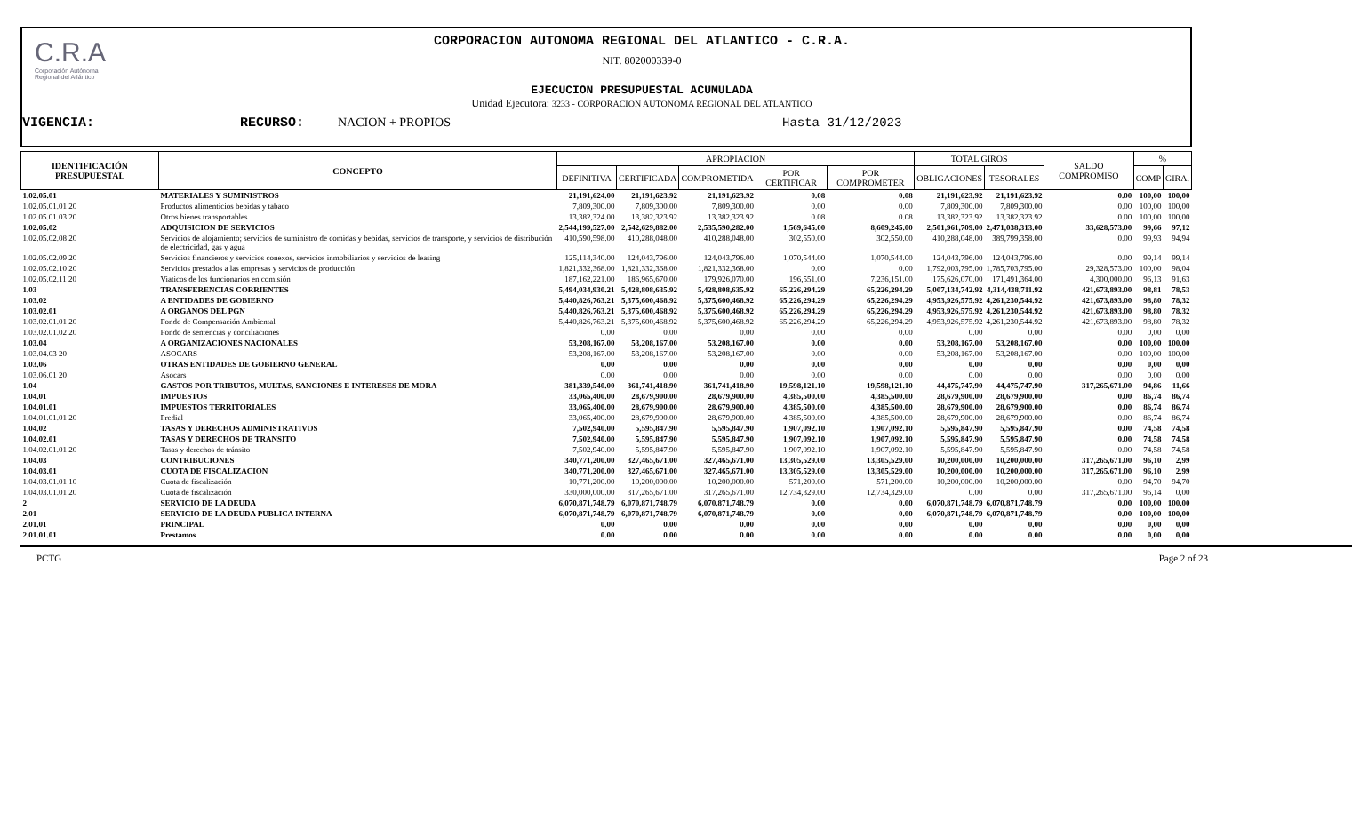C.R.A
Corporación Autónoma Regional del Atlántico
CORPORACION AUTONOMA REGIONAL DEL ATLANTICO - C.R.A.
NIT. 802000339-0
EJECUCION PRESUPUESTAL ACUMULADA
Unidad Ejecutora: 3233 - CORPORACION AUTONOMA REGIONAL DEL ATLANTICO
VIGENCIA: RECURSO: NACION + PROPIOS Hasta 31/12/2023
| IDENTIFICACIÓN PRESUPUESTAL | CONCEPTO | APROPIACION | | | | | TOTAL GIROS | | SALDO COMPROMISO | % | |
| --- | --- | --- | --- | --- | --- | --- | --- | --- | --- | --- | --- |
| | | DEFINITIVA | CERTIFICADA | COMPROMETIDA | POR CERTIFICAR | POR COMPROMETER | OBLIGACIONES | TESORALES | | COMP | GIRA. |
| 1.02.05.01 | MATERIALES Y SUMINISTROS | 21,191,624.00 | 21,191,623.92 | 21,191,623.92 | 0.08 | 0.08 | 21,191,623.92 | 21,191,623.92 | 0.00 | 100,00 | 100,00 |
| 1.02.05.01.01 20 | Productos alimenticios bebidas y tabaco | 7,809,300.00 | 7,809,300.00 | 7,809,300.00 | 0.00 | 0.00 | 7,809,300.00 | 7,809,300.00 | 0.00 | 100,00 | 100,00 |
| 1.02.05.01.03 20 | Otros bienes transportables | 13,382,324.00 | 13,382,323.92 | 13,382,323.92 | 0.08 | 0.08 | 13,382,323.92 | 13,382,323.92 | 0.00 | 100,00 | 100,00 |
| 1.02.05.02 | ADQUISICION DE SERVICIOS | 2,544,199,527.00 | 2,542,629,882.00 | 2,535,590,282.00 | 1,569,645.00 | 8,609,245.00 | 2,501,961,709.00 | 2,471,038,313.00 | 33,628,573.00 | 99,66 | 97,12 |
| 1.02.05.02.08 20 | Servicios de alojamiento; servicios de suministro de comidas y bebidas, servicios de transporte, y servicios de distribución de electricidad, gas y agua | 410,590,598.00 | 410,288,048.00 | 410,288,048.00 | 302,550.00 | 302,550.00 | 410,288,048.00 | 389,799,358.00 | 0.00 | 99,93 | 94,94 |
| 1.02.05.02.09 20 | Servicios financieros y servicios conexos, servicios inmobiliarios y servicios de leasing | 125,114,340.00 | 124,043,796.00 | 124,043,796.00 | 1,070,544.00 | 1,070,544.00 | 124,043,796.00 | 124,043,796.00 | 0.00 | 99,14 | 99,14 |
| 1.02.05.02.10 20 | Servicios prestados a las empresas y servicios de producción | 1,821,332,368.00 | 1,821,332,368.00 | 1,821,332,368.00 | 0.00 | 0.00 | 1,792,003,795.00 | 1,785,703,795.00 | 29,328,573.00 | 100,00 | 98,04 |
| 1.02.05.02.11 20 | Viaticos de los funcionarios en comisión | 187,162,221.00 | 186,965,670.00 | 179,926,070.00 | 196,551.00 | 7,236,151.00 | 175,626,070.00 | 171,491,364.00 | 4,300,000.00 | 96,13 | 91,63 |
| 1.03 | TRANSFERENCIAS CORRIENTES | 5,494,034,930.21 | 5,428,808,635.92 | 5,428,808,635.92 | 65,226,294.29 | 65,226,294.29 | 5,007,134,742.92 | 4,314,438,711.92 | 421,673,893.00 | 98,81 | 78,53 |
| 1.03.02 | A ENTIDADES DE GOBIERNO | 5,440,826,763.21 | 5,375,600,468.92 | 5,375,600,468.92 | 65,226,294.29 | 65,226,294.29 | 4,953,926,575.92 | 4,261,230,544.92 | 421,673,893.00 | 98,80 | 78,32 |
| 1.03.02.01 | A ORGANOS DEL PGN | 5,440,826,763.21 | 5,375,600,468.92 | 5,375,600,468.92 | 65,226,294.29 | 65,226,294.29 | 4,953,926,575.92 | 4,261,230,544.92 | 421,673,893.00 | 98,80 | 78,32 |
| 1.03.02.01.01 20 | Fondo de Compensación Ambiental | 5,440,826,763.21 | 5,375,600,468.92 | 5,375,600,468.92 | 65,226,294.29 | 65,226,294.29 | 4,953,926,575.92 | 4,261,230,544.92 | 421,673,893.00 | 98,80 | 78,32 |
| 1.03.02.01.02 20 | Fondo de sentencias y conciliaciones | 0.00 | 0.00 | 0.00 | 0.00 | 0.00 | 0.00 | 0.00 | 0.00 | 0,00 | 0,00 |
| 1.03.04 | A ORGANIZACIONES NACIONALES | 53,208,167.00 | 53,208,167.00 | 53,208,167.00 | 0.00 | 0.00 | 53,208,167.00 | 53,208,167.00 | 0.00 | 100,00 | 100,00 |
| 1.03.04.03 20 | ASOCARS | 53,208,167.00 | 53,208,167.00 | 53,208,167.00 | 0.00 | 0.00 | 53,208,167.00 | 53,208,167.00 | 0.00 | 100,00 | 100,00 |
| 1.03.06 | OTRAS ENTIDADES DE GOBIERNO GENERAL | 0.00 | 0.00 | 0.00 | 0.00 | 0.00 | 0.00 | 0.00 | 0.00 | 0,00 | 0,00 |
| 1.03.06.01 20 | Asocars | 0.00 | 0.00 | 0.00 | 0.00 | 0.00 | 0.00 | 0.00 | 0.00 | 0,00 | 0,00 |
| 1.04 | GASTOS POR TRIBUTOS, MULTAS, SANCIONES E INTERESES DE MORA | 381,339,540.00 | 361,741,418.90 | 361,741,418.90 | 19,598,121.10 | 19,598,121.10 | 44,475,747.90 | 44,475,747.90 | 317,265,671.00 | 94,86 | 11,66 |
| 1.04.01 | IMPUESTOS | 33,065,400.00 | 28,679,900.00 | 28,679,900.00 | 4,385,500.00 | 4,385,500.00 | 28,679,900.00 | 28,679,900.00 | 0.00 | 86,74 | 86,74 |
| 1.04.01.01 | IMPUESTOS TERRITORIALES | 33,065,400.00 | 28,679,900.00 | 28,679,900.00 | 4,385,500.00 | 4,385,500.00 | 28,679,900.00 | 28,679,900.00 | 0.00 | 86,74 | 86,74 |
| 1.04.01.01.01 20 | Predial | 33,065,400.00 | 28,679,900.00 | 28,679,900.00 | 4,385,500.00 | 4,385,500.00 | 28,679,900.00 | 28,679,900.00 | 0.00 | 86,74 | 86,74 |
| 1.04.02 | TASAS Y DERECHOS ADMINISTRATIVOS | 7,502,940.00 | 5,595,847.90 | 5,595,847.90 | 1,907,092.10 | 1,907,092.10 | 5,595,847.90 | 5,595,847.90 | 0.00 | 74,58 | 74,58 |
| 1.04.02.01 | TASAS Y DERECHOS DE TRANSITO | 7,502,940.00 | 5,595,847.90 | 5,595,847.90 | 1,907,092.10 | 1,907,092.10 | 5,595,847.90 | 5,595,847.90 | 0.00 | 74,58 | 74,58 |
| 1.04.02.01.01 20 | Tasas y derechos de tránsito | 7,502,940.00 | 5,595,847.90 | 5,595,847.90 | 1,907,092.10 | 1,907,092.10 | 5,595,847.90 | 5,595,847.90 | 0.00 | 74,58 | 74,58 |
| 1.04.03 | CONTRIBUCIONES | 340,771,200.00 | 327,465,671.00 | 327,465,671.00 | 13,305,529.00 | 13,305,529.00 | 10,200,000.00 | 10,200,000.00 | 317,265,671.00 | 96,10 | 2,99 |
| 1.04.03.01 | CUOTA DE FISCALIZACION | 340,771,200.00 | 327,465,671.00 | 327,465,671.00 | 13,305,529.00 | 13,305,529.00 | 10,200,000.00 | 10,200,000.00 | 317,265,671.00 | 96,10 | 2,99 |
| 1.04.03.01.01 10 | Cuota de fiscalización | 10,771,200.00 | 10,200,000.00 | 10,200,000.00 | 571,200.00 | 571,200.00 | 10,200,000.00 | 10,200,000.00 | 0.00 | 94,70 | 94,70 |
| 1.04.03.01.01 20 | Cuota de fiscalización | 330,000,000.00 | 317,265,671.00 | 317,265,671.00 | 12,734,329.00 | 12,734,329.00 | 0.00 | 0.00 | 317,265,671.00 | 96,14 | 0,00 |
| 2 | SERVICIO DE LA DEUDA | 6,070,871,748.79 | 6,070,871,748.79 | 6,070,871,748.79 | 0.00 | 0.00 | 6,070,871,748.79 | 6,070,871,748.79 | 0.00 | 100,00 | 100,00 |
| 2.01 | SERVICIO DE LA DEUDA PUBLICA INTERNA | 6,070,871,748.79 | 6,070,871,748.79 | 6,070,871,748.79 | 0.00 | 0.00 | 6,070,871,748.79 | 6,070,871,748.79 | 0.00 | 100,00 | 100,00 |
| 2.01.01 | PRINCIPAL | 0.00 | 0.00 | 0.00 | 0.00 | 0.00 | 0.00 | 0.00 | 0.00 | 0,00 | 0,00 |
| 2.01.01.01 | Prestamos | 0.00 | 0.00 | 0.00 | 0.00 | 0.00 | 0.00 | 0.00 | 0.00 | 0,00 | 0,00 |
PCTG Page 2 of 23